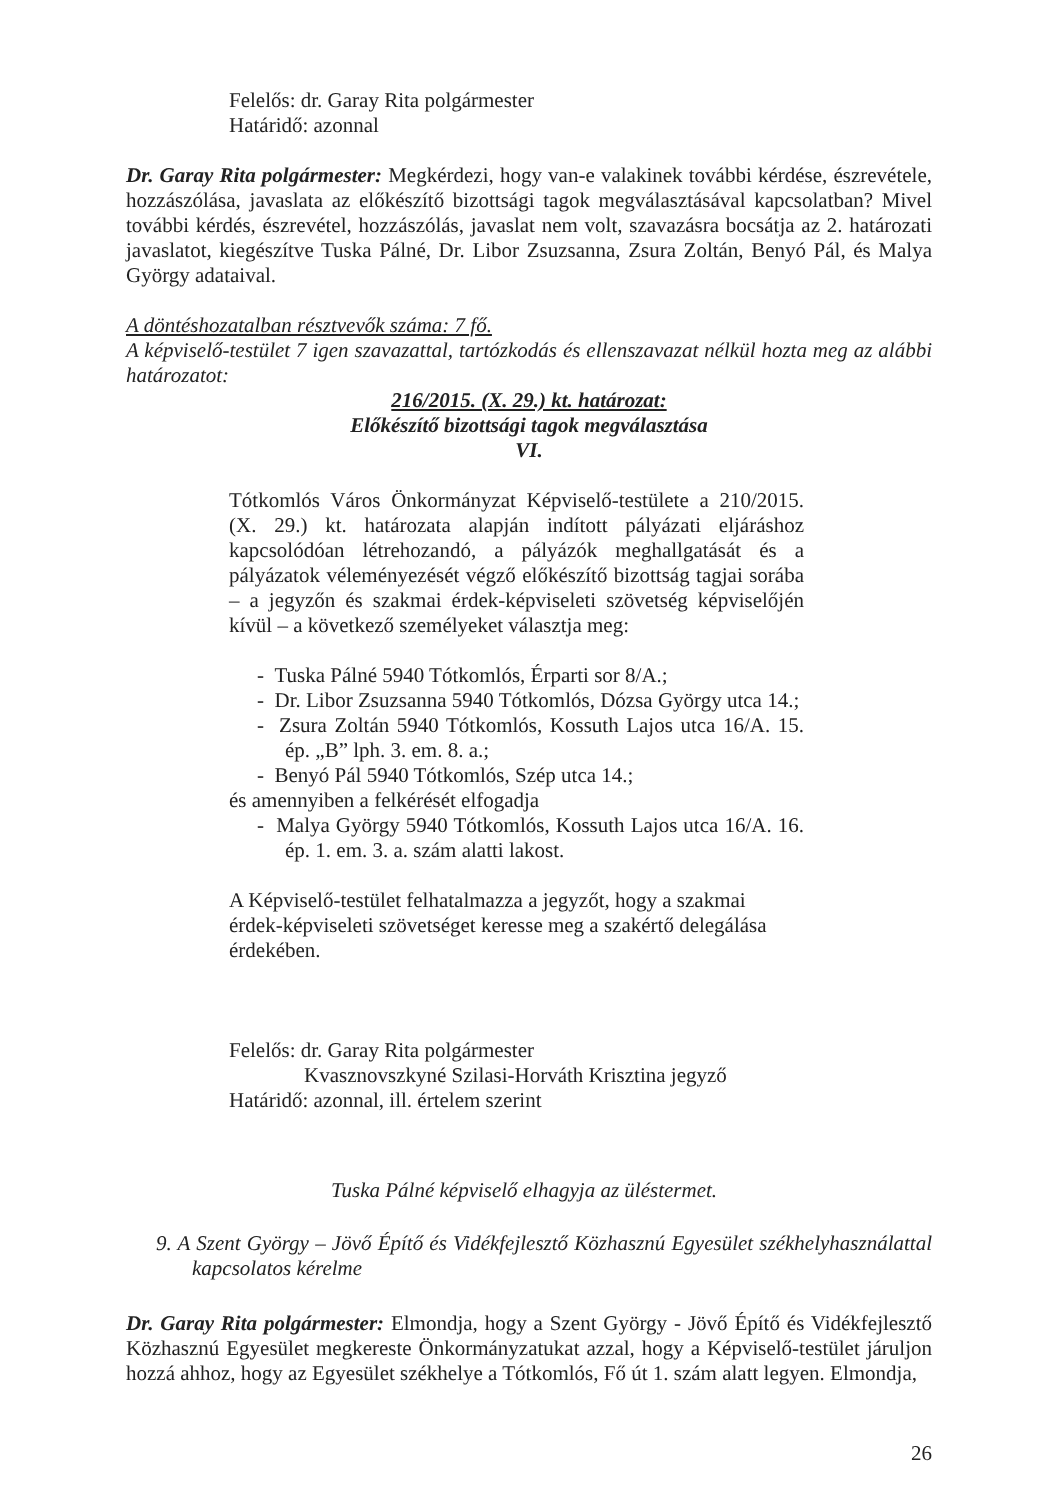Felelős: dr. Garay Rita polgármester
Határidő: azonnal
Dr. Garay Rita polgármester: Megkérdezi, hogy van-e valakinek további kérdése, észrevétele, hozzászólása, javaslata az előkészítő bizottsági tagok megválasztásával kapcsolatban? Mivel további kérdés, észrevétel, hozzászólás, javaslat nem volt, szavazásra bocsátja az 2. határozati javaslatot, kiegészítve Tuska Pálné, Dr. Libor Zsuzsanna, Zsura Zoltán, Benyó Pál, és Malya György adataival.
A döntéshozatalban résztvevők száma: 7 fő.
A képviselő-testület 7 igen szavazattal, tartózkodás és ellenszavazat nélkül hozta meg az alábbi határozatot:
216/2015. (X. 29.) kt. határozat:
Előkészítő bizottsági tagok megválasztása
VI.
Tótkomlós Város Önkormányzat Képviselő-testülete a 210/2015. (X. 29.) kt. határozata alapján indított pályázati eljáráshoz kapcsolódóan létrehozandó, a pályázók meghallgatását és a pályázatok véleményezését végző előkészítő bizottság tagjai sorába – a jegyzőn és szakmai érdek-képviseleti szövetség képviselőjén kívül – a következő személyeket választja meg:
- Tuska Pálné 5940 Tótkomlós, Érparti sor 8/A.;
- Dr. Libor Zsuzsanna 5940 Tótkomlós, Dózsa György utca 14.;
- Zsura Zoltán 5940 Tótkomlós, Kossuth Lajos utca 16/A. 15. ép. „B” lph. 3. em. 8. a.;
- Benyó Pál 5940 Tótkomlós, Szép utca 14.;
és amennyiben a felkérését elfogadja
- Malya György 5940 Tótkomlós, Kossuth Lajos utca 16/A. 16. ép. 1. em. 3. a. szám alatti lakost.
A Képviselő-testület felhatalmazza a jegyzőt, hogy a szakmai érdek-képviseleti szövetséget keresse meg a szakértő delegálása érdekében.
Felelős: dr. Garay Rita polgármester
Kvasznovszkyné Szilasi-Horváth Krisztina jegyző
Határidő: azonnal, ill. értelem szerint
Tuska Pálné képviselő elhagyja az üléstermet.
9. A Szent György – Jövő Építő és Vidékfejlesztő Közhasznú Egyesület székhelyhasználattal kapcsolatos kérelme
Dr. Garay Rita polgármester: Elmondja, hogy a Szent György - Jövő Építő és Vidékfejlesztő Közhasznú Egyesület megkereste Önkormányzatukat azzal, hogy a Képviselő-testület járuljon hozzá ahhoz, hogy az Egyesület székhelye a Tótkomlós, Fő út 1. szám alatt legyen. Elmondja,
26